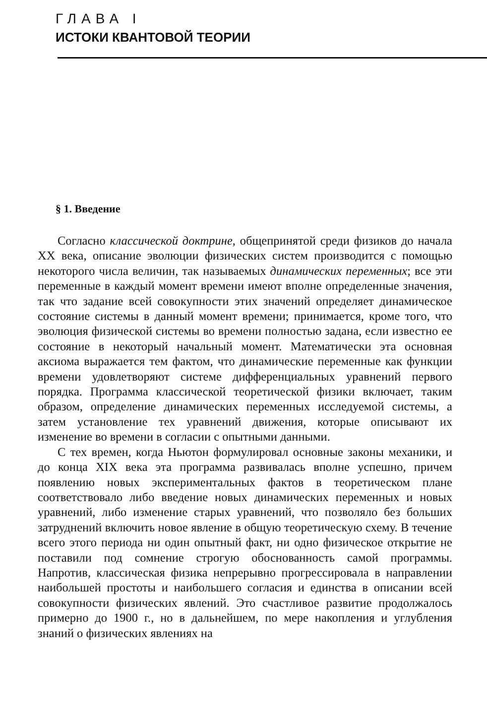ГЛАВА I
ИСТОКИ КВАНТОВОЙ ТЕОРИИ
§ 1. Введение
Согласно классической доктрине, общепринятой среди физиков до начала XX века, описание эволюции физических систем производится с помощью некоторого числа величин, так называемых динамических переменных; все эти переменные в каждый момент времени имеют вполне определенные значения, так что задание всей совокупности этих значений определяет динамическое состояние системы в данный момент времени; принимается, кроме того, что эволюция физической системы во времени полностью задана, если известно ее состояние в некоторый начальный момент. Математически эта основная аксиома выражается тем фактом, что динамические переменные как функции времени удовлетворяют системе дифференциальных уравнений первого порядка. Программа классической теоретической физики включает, таким образом, определение динамических переменных исследуемой системы, а затем установление тех уравнений движения, которые описывают их изменение во времени в согласии с опытными данными.
С тех времен, когда Ньютон формулировал основные законы механики, и до конца XIX века эта программа развивалась вполне успешно, причем появлению новых экспериментальных фактов в теоретическом плане соответствовало либо введение новых динамических переменных и новых уравнений, либо изменение старых уравнений, что позволяло без больших затруднений включить новое явление в общую теоретическую схему. В течение всего этого периода ни один опытный факт, ни одно физическое открытие не поставили под сомнение строгую обоснованность самой программы. Напротив, классическая физика непрерывно прогрессировала в направлении наибольшей простоты и наибольшего согласия и единства в описании всей совокупности физических явлений. Это счастливое развитие продолжалось примерно до 1900 г., но в дальнейшем, по мере накопления и углубления знаний о физических явлениях на